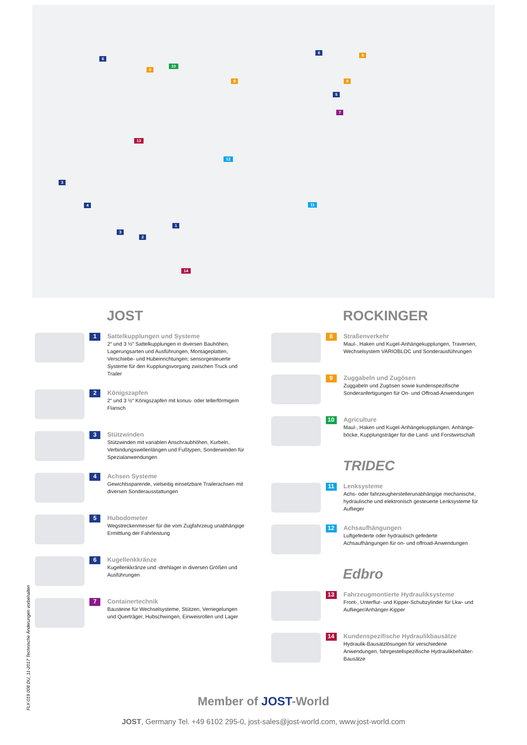6
9
10
8
6
8
9
5
7
13
12
11
3
4
1
3
2
14
JOST
1
Sattelkupplungen und Systeme
2“ und 3 ½“ Sattelkupplungen in diversen Bauhöhen, Lagerungsarten und Ausführungen, Montageplatten, Verschiebe- und Hubeinrichtungen; sensorgesteuerte Systeme für den Kupplungsvorgang zwischen Truck und Trailer
2
Königszapfen
2“ und 3 ½“ Königszapfen mit konus- oder tellerförmigem Flansch
3
Stützwinden
Stützwinden mit variablen Anschraubhöhen, Kurbeln, Verbindungswellenlängen und Fußtypen, Sonderwinden für Spezialanwendungen
4
Achsen Systeme
Gewichtssparende, vielseitig einsetzbare Trailerachsen mit diversen Sonderausstattungen
5
Hubodometer
Wegstreckenmesser für die vom Zugfahrzeug unabhängige Ermittlung der Fahrleistung
6
Kugellenkkränze
Kugellenkkränze und -drehlager in diversen Größen und Ausführungen
7
Containertechnik
Bausteine für Wechselsysteme, Stützen, Verriegelungen und Querträger, Hubschwingen, Einweisrollen und Lager
ROCKINGER
8
Straßenverkehr
Maul-, Haken und Kugel-Anhängekupplungen, Traversen, Wechselsystem VARIOBLOC und Sonderausführungen
9
Zuggabeln und Zugösen
Zuggabeln und Zugösen sowie kundenspezifische Sonderanfertigungen für On- und Offroad-Anwendungen
10
Agriculture
Maul-, Haken und Kugel-Anhängekupplungen, Anhänge­böcke, Kupplungsträger für die Land- und Forstwirtschaft
TRIDEC
11
Lenksysteme
Achs- oder fahrzeugherstellerunabhängige mechanische, hydraulische und elektronisch gesteuerte Lenksysteme für Auflieger
12
Achsaufhängungen
Luftgefederte oder hydraulisch gefederte Achsaufhängungen für on- und offroad-Anwendungen
Edbro
13
Fahrzeugmontierte Hydrauliksysteme
Front-, Unterflur- und Kipper-Schubzylinder für Lkw- und Auflieger/Anhänger-Kipper
14
Kundenspezifische Hydraulikbausätze
Hydraulik-Bausatzlösungen für verschiedene Anwendungen, fahrgestellspezifische Hydraulikbehälter-Bausätze
Member of JOST-World
JOST, Germany Tel. +49 6102 295-0, jost-sales@jost-world.com, www.jost-world.com
FLY 019 008 DU_11-2017 Technische Änderungen vorbehalten